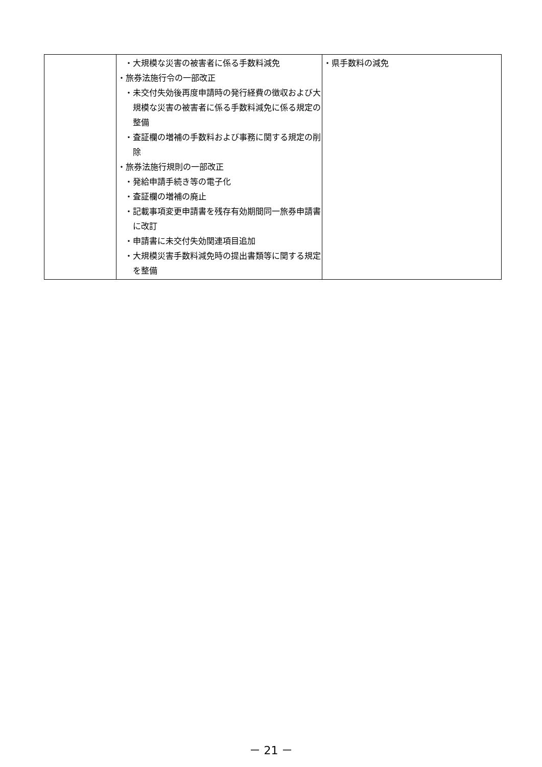| | ・大規模な災害の被害者に係る手数料減免 ・旅券法施行令の一部改正 ・未交付失効後再度申請時の発行経費の徴収および大規模な災害の被害者に係る手数料減免に係る規定の整備 ・査証欄の増補の手数料および事務に関する規定の削除 ・旅券法施行規則の一部改正 ・発給申請手続き等の電子化 ・査証欄の増補の廃止 ・記載事項変更申請書を残存有効期間同一旅券申請書に改訂 ・申請書に未交付失効関連項目追加 ・大規模災害手数料減免時の提出書類等に関する規定を整備 | ・県手数料の減免 |
－ 21 －